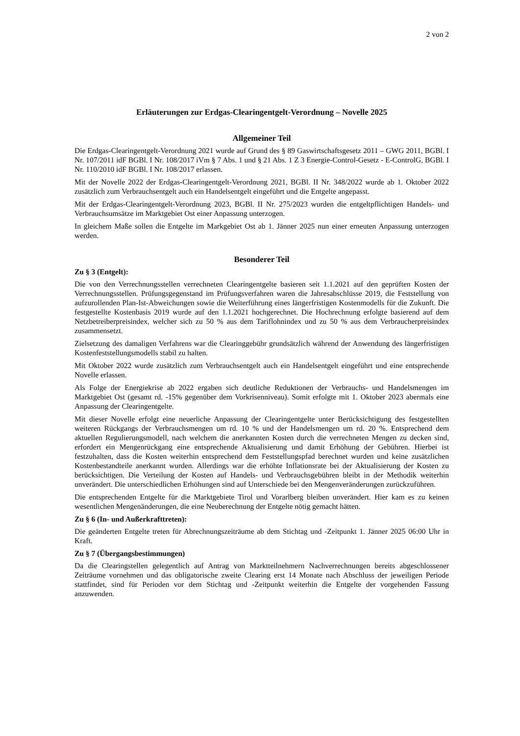2 von 2
Erläuterungen zur Erdgas-Clearingentgelt-Verordnung – Novelle 2025
Allgemeiner Teil
Die Erdgas-Clearingentgelt-Verordnung 2021 wurde auf Grund des § 89 Gaswirtschaftsgesetz 2011 – GWG 2011, BGBl. I Nr. 107/2011 idF BGBl. I Nr. 108/2017 iVm § 7 Abs. 1 und § 21 Abs. 1 Z 3 Energie-Control-Gesetz - E-ControlG, BGBl. I Nr. 110/2010 idF BGBl. I Nr. 108/2017 erlassen.
Mit der Novelle 2022 der Erdgas-Clearingentgelt-Verordnung 2021, BGBl. II Nr. 348/2022 wurde ab 1. Oktober 2022 zusätzlich zum Verbrauchsentgelt auch ein Handelsentgelt eingeführt und die Entgelte angepasst.
Mit der Erdgas-Clearingentgelt-Verordnung 2023, BGBl. II Nr. 275/2023 wurden die entgeltpflichtigen Handels- und Verbrauchsumsätze im Marktgebiet Ost einer Anpassung unterzogen.
In gleichem Maße sollen die Entgelte im Markgebiet Ost ab 1. Jänner 2025 nun einer erneuten Anpassung unterzogen werden.
Besonderer Teil
Zu § 3 (Entgelt):
Die von den Verrechnungsstellen verrechneten Clearingentgelte basieren seit 1.1.2021 auf den geprüften Kosten der Verrechnungsstellen. Prüfungsgegenstand im Prüfungsverfahren waren die Jahresabschlüsse 2019, die Feststellung von aufzurollenden Plan-Ist-Abweichungen sowie die Weiterführung eines längerfristigen Kostenmodells für die Zukunft. Die festgestellte Kostenbasis 2019 wurde auf den 1.1.2021 hochgerechnet. Die Hochrechnung erfolgte basierend auf dem Netzbetreiberpreisindex, welcher sich zu 50 % aus dem Tariflohnindex und zu 50 % aus dem Verbraucherpreisindex zusammensetzt.
Zielsetzung des damaligen Verfahrens war die Clearinggebühr grundsätzlich während der Anwendung des längerfristigen Kostenfeststellungsmodells stabil zu halten.
Mit Oktober 2022 wurde zusätzlich zum Verbrauchsentgelt auch ein Handelsentgelt eingeführt und eine entsprechende Novelle erlassen.
Als Folge der Energiekrise ab 2022 ergaben sich deutliche Reduktionen der Verbrauchs- und Handelsmengen im Marktgebiet Ost (gesamt rd. -15% gegenüber dem Vorkrisenniveau). Somit erfolgte mit 1. Oktober 2023 abermals eine Anpassung der Clearingentgelte.
Mit dieser Novelle erfolgt eine neuerliche Anpassung der Clearingentgelte unter Berücksichtigung des festgestellten weiteren Rückgangs der Verbrauchsmengen um rd. 10 % und der Handelsmengen um rd. 20 %. Entsprechend dem aktuellen Regulierungsmodell, nach welchem die anerkannten Kosten durch die verrechneten Mengen zu decken sind, erfordert ein Mengenrückgang eine entsprechende Aktualisierung und damit Erhöhung der Gebühren. Hierbei ist festzuhalten, dass die Kosten weiterhin entsprechend dem Feststellungspfad berechnet wurden und keine zusätzlichen Kostenbestandteile anerkannt wurden. Allerdings war die erhöhte Inflationsrate bei der Aktualisierung der Kosten zu berücksichtigen. Die Verteilung der Kosten auf Handels- und Verbrauchsgebühren bleibt in der Methodik weiterhin unverändert. Die unterschiedlichen Erhöhungen sind auf Unterschiede bei den Mengenveränderungen zurückzuführen.
Die entsprechenden Entgelte für die Marktgebiete Tirol und Vorarlberg bleiben unverändert. Hier kam es zu keinen wesentlichen Mengenänderungen, die eine Neuberechnung der Entgelte nötig gemacht hätten.
Zu § 6 (In- und Außerkrafttreten):
Die geänderten Entgelte treten für Abrechnungszeiträume ab dem Stichtag und -Zeitpunkt 1. Jänner 2025 06:00 Uhr in Kraft.
Zu § 7 (Übergangsbestimmungen)
Da die Clearingstellen gelegentlich auf Antrag von Marktteilnehmern Nachverrechnungen bereits abgeschlossener Zeiträume vornehmen und das obligatorische zweite Clearing erst 14 Monate nach Abschluss der jeweiligen Periode stattfindet, sind für Perioden vor dem Stichtag und -Zeitpunkt weiterhin die Entgelte der vorgehenden Fassung anzuwenden.